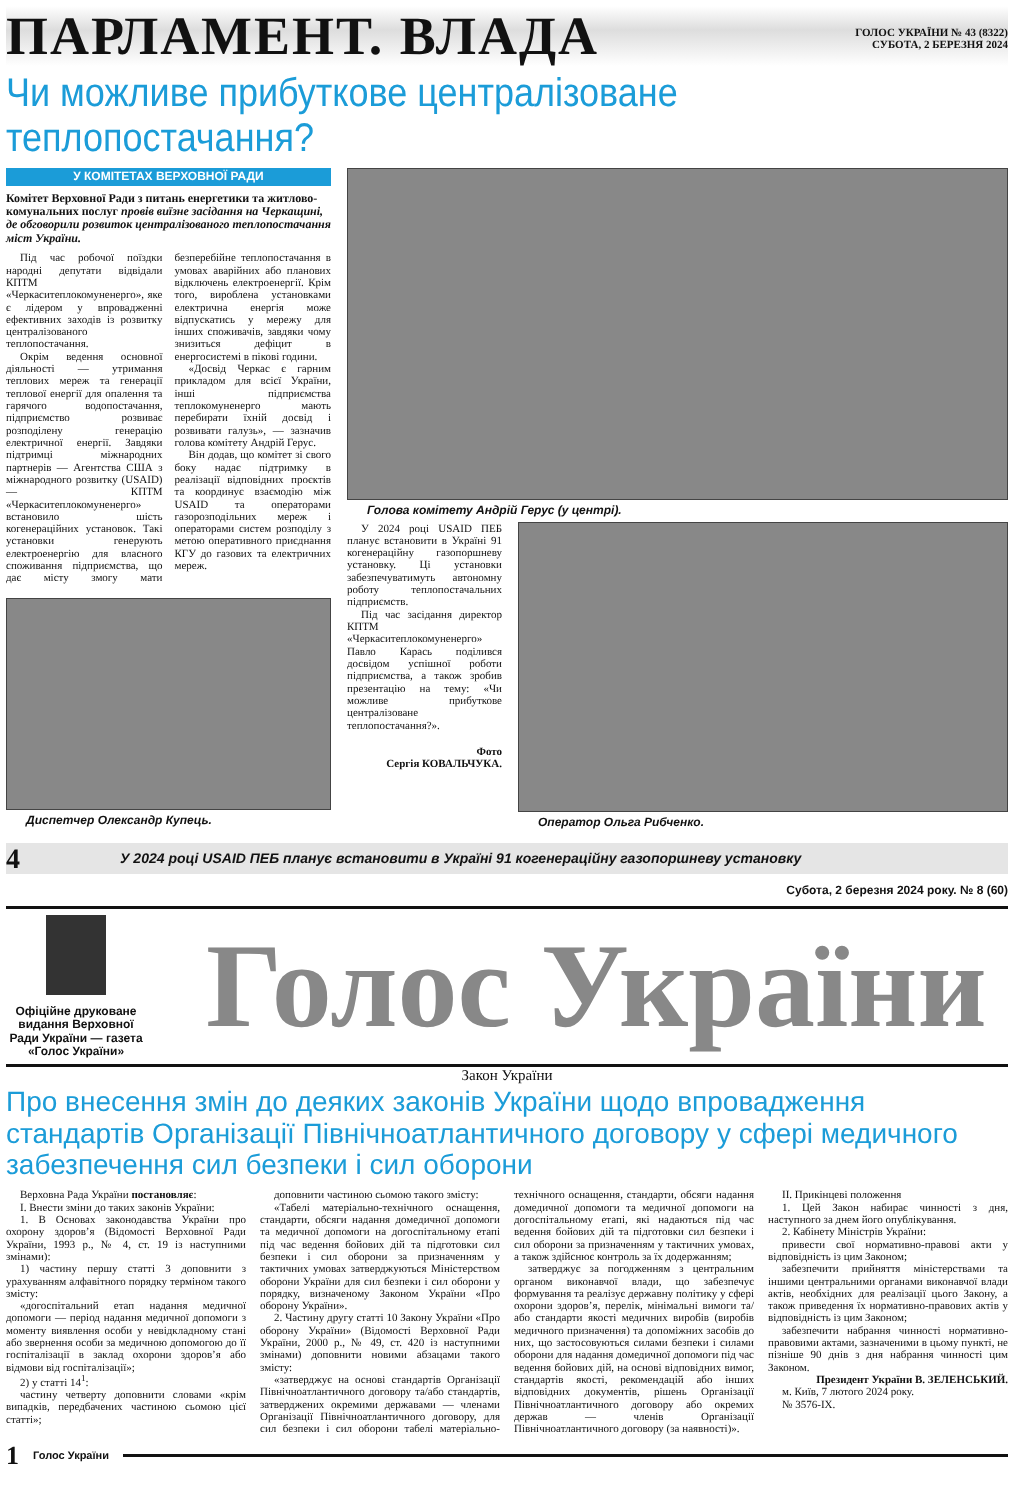ПАРЛАМЕНТ. ВЛАДА
ГОЛОС УКРАЇНИ № 43 (8322)
СУБОТА, 2 БЕРЕЗНЯ 2024
Чи можливе прибуткове централізоване теплопостачання?
У КОМІТЕТАХ ВЕРХОВНОЇ РАДИ
Комітет Верховної Ради з питань енергетики та житлово-комунальних послуг провів виїзне засідання на Черкащині, де обговорили розвиток централізованого теплопостачання міст України.
Під час робочої поїздки народні депутати відвідали КПТМ «Черкаситеплокомуненерго», яке є лідером у впровадженні ефективних заходів із розвитку централізованого теплопостачання.
Окрім ведення основної діяльності — утримання теплових мереж та генерації теплової енергії для опалення та гарячого водопостачання, підприємство розвиває розподілену генерацію електричної енергії. Завдяки підтримці міжнародних партнерів — Агентства США з міжнародного розвитку (USAID) — КПТМ «Черкаситеплокомуненерго» встановило шість когенераційних установок. Такі установки генерують електроенергію для власного споживання підприємства, що дає місту змогу мати безперебійне теплопостачання в умовах аварійних або планових відключень електроенергії. Крім того, вироблена установками електрична енергія може відпускатись у мережу для інших споживачів, завдяки чому знизиться дефіцит в енергосистемі в пікові години.
«Досвід Черкас є гарним прикладом для всієї України, інші підприємства теплокомуненерго мають перебирати їхній досвід і розвивати галузь», — зазначив голова комітету Андрій Герус.
Він додав, що комітет зі свого боку надає підтримку в реалізації відповідних проєктів та координує взаємодію між USAID та операторами газорозподільних мереж і операторами систем розподілу з метою оперативного приєднання КГУ до газових та електричних мереж.
Диспетчер Олександр Купець.
Голова комітету Андрій Герус (у центрі).
У 2024 році USAID ПЕБ планує встановити в Україні 91 когенераційну газопоршневу установку. Ці установки забезпечуватимуть автономну роботу теплопостачальних підприємств.
Під час засідання директор КПТМ «Черкаситеплокомуненерго» Павло Карась поділився досвідом успішної роботи підприємства, а також зробив презентацію на тему: «Чи можливе прибуткове централізоване теплопостачання?».
Фото
Сергія КОВАЛЬЧУКА.
Оператор Ольга Рибченко.
4 У 2024 році USAID ПЕБ планує встановити в Україні 91 когенераційну газопоршневу установку
Субота, 2 березня 2024 року. № 8 (60)
Офіційне друковане видання Верховної Ради України — газета «Голос України»
Голос України
Закон України
Про внесення змін до деяких законів України щодо впровадження стандартів Організації Північноатлантичного договору у сфері медичного забезпечення сил безпеки і сил оборони
Верховна Рада України постановляє:
I. Внести зміни до таких законів України:
1. В Основах законодавства України про охорону здоров’я (Відомості Верховної Ради України, 1993 р., № 4, ст. 19 із наступними змінами):
1) частину першу статті 3 доповнити з урахуванням алфавітного порядку терміном такого змісту:
«догоспітальний етап надання медичної допомоги — період надання медичної допомоги з моменту виявлення особи у невідкладному стані або звернення особи за медичною допомогою до її госпіталізації в заклад охорони здоров’я або відмови від госпіталізації»;
2) у статті 14<sup>1</sup>:
частину четверту доповнити словами «крім випадків, передбачених частиною сьомою цієї статті»;
доповнити частиною сьомою такого змісту:
«Табелі матеріально-технічного оснащення, стандарти, обсяги надання домедичної допомоги та медичної допомоги на догоспітальному етапі під час ведення бойових дій та підготовки сил безпеки і сил оборони за призначенням у тактичних умовах затверджуються Міністерством оборони України для сил безпеки і сил оборони у порядку, визначеному Законом України «Про оборону України».
2. Частину другу статті 10 Закону України «Про оборону України» (Відомості Верховної Ради України, 2000 р., № 49, ст. 420 із наступними змінами) доповнити новими абзацами такого змісту:
«затверджує на основі стандартів Організації Північноатлантичного договору та/або стандартів, затверджених окремими державами — членами Організації Північноатлантичного договору, для сил безпеки і сил оборони табелі матеріально-технічного оснащення, стандарти, обсяги надання домедичної допомоги та медичної допомоги на догоспітальному етапі, які надаються під час ведення бойових дій та підготовки сил безпеки і сил оборони за призначенням у тактичних умовах, а також здійснює контроль за їх додержанням;
затверджує за погодженням з центральним органом виконавчої влади, що забезпечує формування та реалізує державну політику у сфері охорони здоров’я, перелік, мінімальні вимоги та/або стандарти якості медичних виробів (виробів медичного призначення) та допоміжних засобів до них, що застосовуються силами безпеки і силами оборони для надання домедичної допомоги під час ведення бойових дій, на основі відповідних вимог, стандартів якості, рекомендацій або інших відповідних документів, рішень Організації Північноатлантичного договору або окремих держав — членів Організації Північноатлантичного договору (за наявності)».
II. Прикінцеві положення
1. Цей Закон набирає чинності з дня, наступного за днем його опублікування.
2. Кабінету Міністрів України:
привести свої нормативно-правові акти у відповідність із цим Законом;
забезпечити прийняття міністерствами та іншими центральними органами виконавчої влади актів, необхідних для реалізації цього Закону, а також приведення їх нормативно-правових актів у відповідність із цим Законом;
забезпечити набрання чинності нормативно-правовими актами, зазначеними в цьому пункті, не пізніше 90 днів з дня набрання чинності цим Законом.
Президент України В. ЗЕЛЕНСЬКИЙ.
м. Київ, 7 лютого 2024 року.
№ 3576-IX.
1 Голос України